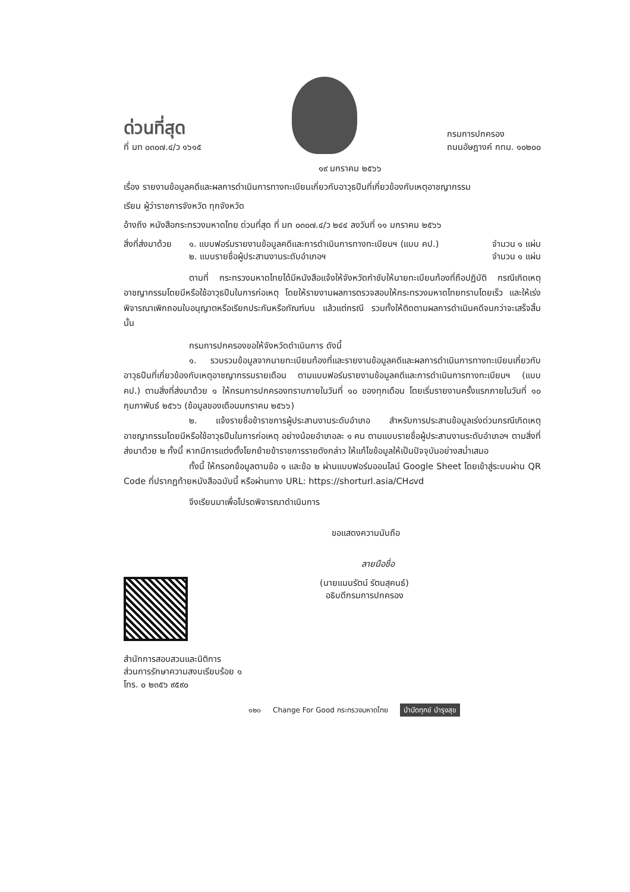ด่วนที่สุด
ที่ มท ๐๓๐๗.๔/ว ๑๖๑๕
กรมการปกครอง
ถนนอัษฎางค์ กทม. ๑๐๒๐๐
๑๙ มกราคม ๒๕๖๖
เรื่อง รายงานข้อมูลคดีและผลการดำเนินการทางทะเบียนเกี่ยวกับอาวุธปืนที่เกี่ยวข้องกับเหตุอาชญากรรม
เรียน ผู้ว่าราชการจังหวัด ทุกจังหวัด
อ้างถึง หนังสือกระทรวงมหาดไทย ด่วนที่สุด ที่ มท ๐๓๐๗.๔/ว ๒๔๔ ลงวันที่ ๑๑ มกราคม ๒๕๖๖
สิ่งที่ส่งมาด้วย
๑. แบบฟอร์มรายงานข้อมูลคดีและการดำเนินการทางทะเบียนฯ (แบบ คป.) จำนวน ๑ แผ่น
๒. แบบรายชื่อผู้ประสานงานระดับอำเภอฯ จำนวน ๑ แผ่น
ตามที่ กระทรวงมหาดไทยได้มีหนังสือแจ้งให้จังหวัดกำชับให้นายทะเบียนท้องที่ถือปฏิบัติ กรณีเกิดเหตุอาชญากรรมโดยมีหรือใช้อาวุธปืนในการก่อเหตุ โดยให้รายงานผลการตรวจสอบให้กระทรวงมหาดไทยทราบโดยเร็ว และให้เร่งพิจารณาเพิกถอนใบอนุญาตหรือเรียกประกันหรือทัณฑ์บน แล้วแต่กรณี รวมทั้งให้ติดตามผลการดำเนินคดีจนกว่าจะเสร็จสิ้น นั้น
กรมการปกครองขอให้จังหวัดดำเนินการ ดังนี้
๑. รวบรวมข้อมูลจากนายทะเบียนท้องที่และรายงานข้อมูลคดีและผลการดำเนินการทางทะเบียนเกี่ยวกับอาวุธปืนที่เกี่ยวข้องกับเหตุอาชญากรรมรายเดือน ตามแบบฟอร์มรายงานข้อมูลคดีและการดำเนินการทางทะเบียนฯ (แบบ คป.) ตามสิ่งที่ส่งมาด้วย ๑ ให้กรมการปกครองทราบภายในวันที่ ๑๐ ของทุกเดือน โดยเริ่มรายงานครั้งแรกภายในวันที่ ๑๐ กุมภาพันธ์ ๒๕๖๖ (ข้อมูลของเดือนมกราคม ๒๕๖๖)
๒. แจ้งรายชื่อข้าราชการผู้ประสานงานระดับอำเภอ สำหรับการประสานข้อมูลเร่งด่วนกรณีเกิดเหตุอาชญากรรมโดยมีหรือใช้อาวุธปืนในการก่อเหตุ อย่างน้อยอำเภอละ ๑ คน ตามแบบรายชื่อผู้ประสานงานระดับอำเภอฯ ตามสิ่งที่ส่งมาด้วย ๒ ทั้งนี้ หากมีการแต่งตั้งโยกย้ายข้าราชการรายดังกล่าว ให้แก้ไขข้อมูลให้เป็นปัจจุบันอย่างสม่ำเสมอ
ทั้งนี้ ให้กรอกข้อมูลตามข้อ ๑ และข้อ ๒ ผ่านแบบฟอร์มออนไลน์ Google Sheet โดยเข้าสู่ระบบผ่าน QR Code ที่ปรากฏท้ายหนังสือฉบับนี้ หรือผ่านทาง URL: https://shorturl.asia/CH๘vd
จึงเรียนมาเพื่อโปรดพิจารณาดำเนินการ
ขอแสดงความนับถือ
ลายมือชื่อ
(นายแมนรัตน์ รัตนสุคนธ์)
อธิบดีกรมการปกครอง
สำนักการสอบสวนและนิติการ
ส่วนการรักษาความสงบเรียบร้อย ๑
โทร. ๐ ๒๓๕๖ ๙๕๙๐
๑๒๐ Change For Good กระทรวงมหาดไทย บำบัดทุกข์ บำรุงสุข